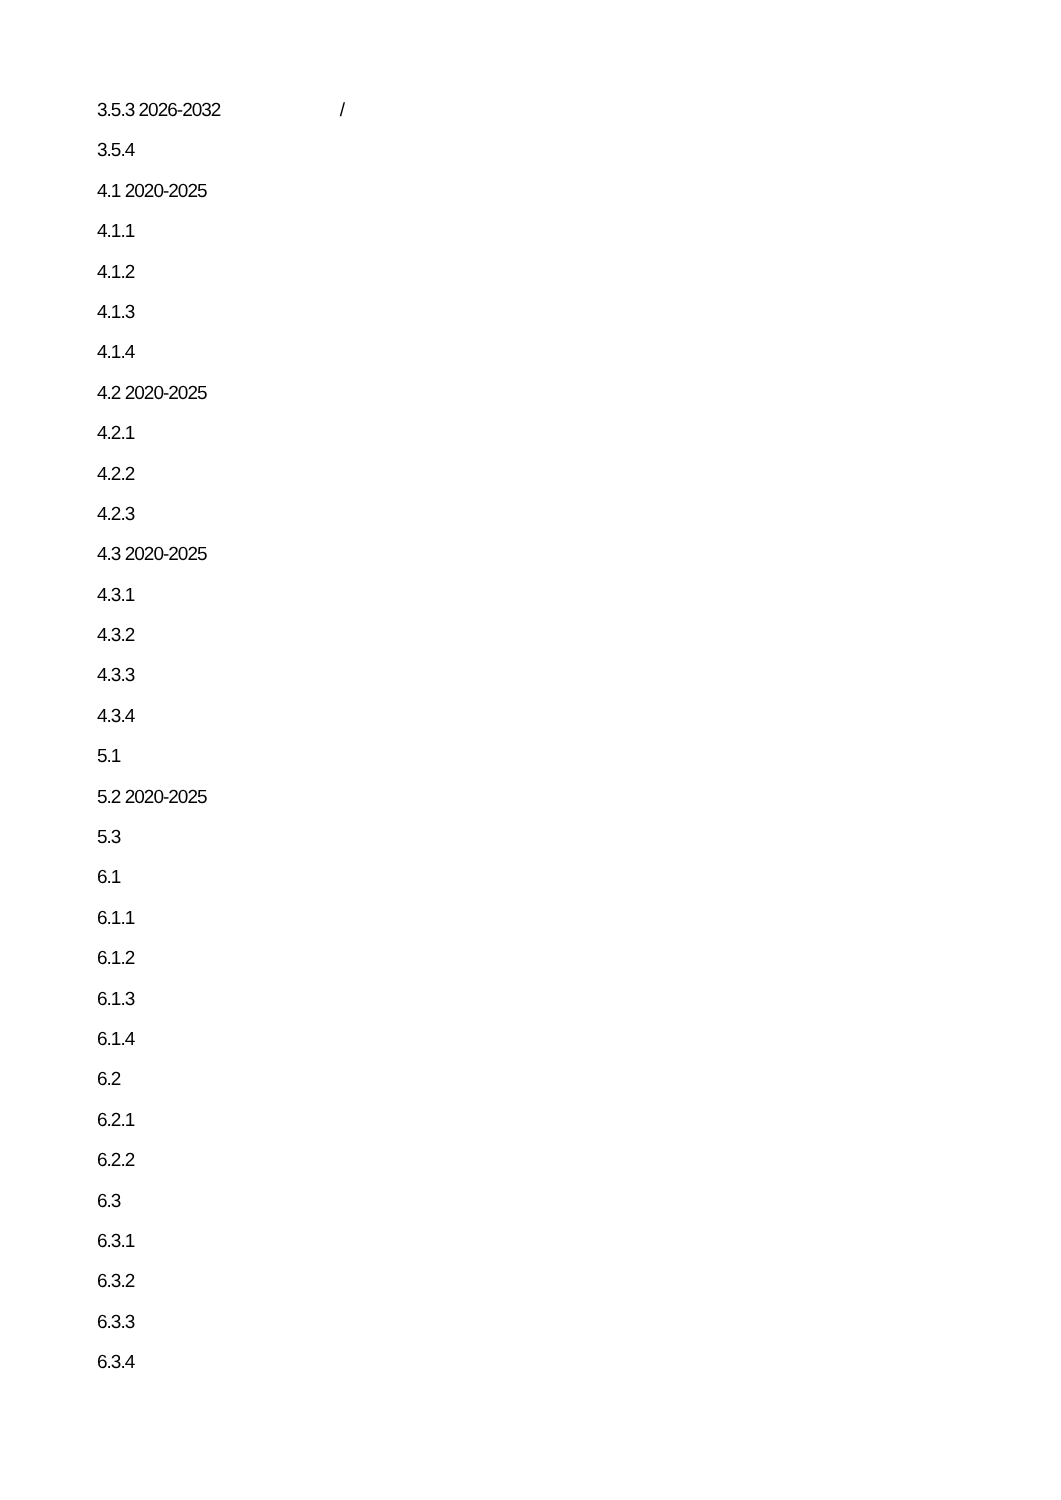3.5.3 2026-2032 /
3.5.4
4.1 2020-2025
4.1.1
4.1.2
4.1.3
4.1.4
4.2 2020-2025
4.2.1
4.2.2
4.2.3
4.3 2020-2025
4.3.1
4.3.2
4.3.3
4.3.4
5.1
5.2 2020-2025
5.3
6.1
6.1.1
6.1.2
6.1.3
6.1.4
6.2
6.2.1
6.2.2
6.3
6.3.1
6.3.2
6.3.3
6.3.4